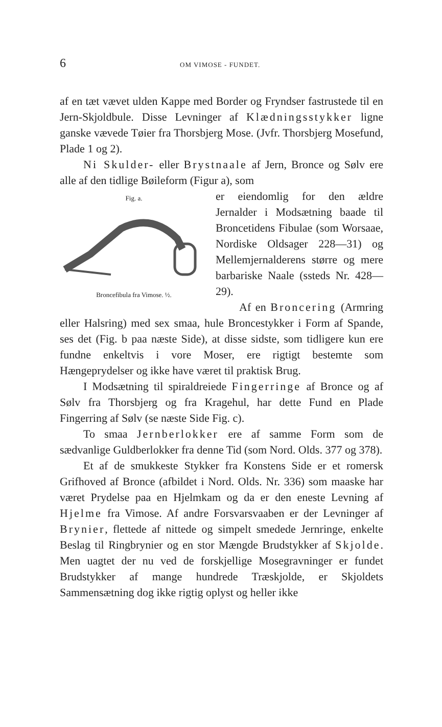6 OM VIMOSE - FUNDET.
af en tæt vævet ulden Kappe med Border og Fryndser fastrustede til en Jern-Skjoldbule. Disse Levninger af Klædningsstykker ligne ganske vævede Tøier fra Thorsbjerg Mose. (Jvfr. Thorsbjerg Mosefund, Plade 1 og 2).
Ni Skulder- eller Brystnaale af Jern, Bronce og Sølv ere alle af den tidlige Bøileform (Figur a), som
Fig. a. Broncefibula fra Vimose. ½.
er eiendomlig for den ældre Jernalder i Modsætning baade til Broncetidens Fibulae (som Worsaae, Nordiske Oldsager 228—31) og Mellemjernalderens større og mere barbariske Naale (ssteds Nr. 428—29).
Af en Broncering (Armring eller Halsring) med sex smaa, hule Broncestykker i Form af Spande, ses det (Fig. b paa næste Side), at disse sidste, som tidligere kun ere fundne enkeltvis i vore Moser, ere rigtigt bestemte som Hængeprydelser og ikke have været til praktisk Brug.
I Modsætning til spiraldreiede Fingerringe af Bronce og af Sølv fra Thorsbjerg og fra Kragehul, har dette Fund en Plade Fingerring af Sølv (se næste Side Fig. c).
To smaa Jernberlokker ere af samme Form som de sædvanlige Guldberlokker fra denne Tid (som Nord. Olds. 377 og 378).
Et af de smukkeste Stykker fra Konstens Side er et romersk Grifhoved af Bronce (afbildet i Nord. Olds. Nr. 336) som maaske har været Prydelse paa en Hjelmkam og da er den eneste Levning af Hjelme fra Vimose. Af andre Forsvarsvaaben er der Levninger af Brynier, flettede af nittede og simpelt smedede Jernringe, enkelte Beslag til Ringbrynier og en stor Mængde Brudstykker af Skjolde. Men uagtet der nu ved de forskjellige Mosegravninger er fundet Brudstykker af mange hundrede Træskjolde, er Skjoldets Sammensætning dog ikke rigtig oplyst og heller ikke